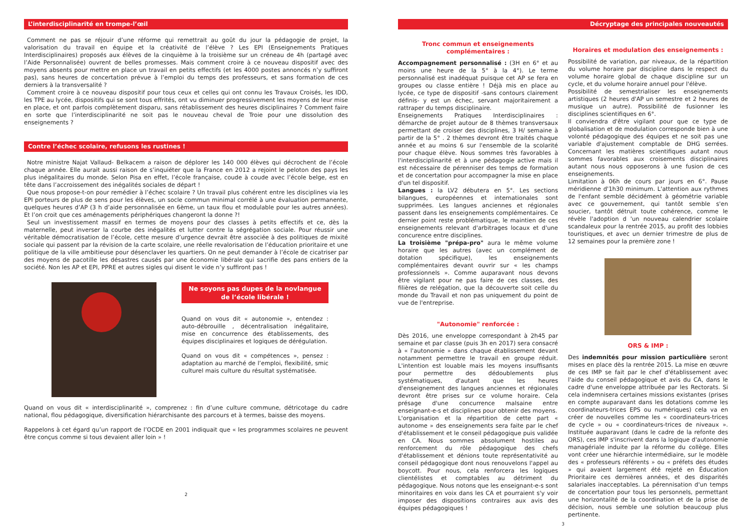L’interdisciplinarité en trompe-l’œil
Comment ne pas se réjouir d’une réforme qui remettrait au goût du jour la pédagogie de projet, la valorisation du travail en équipe et la créativité de l’élève ? Les EPI (Enseignements Pratiques Interdisciplinaires) proposés aux élèves de la cinquième à la troisième sur un créneau de 4h (partagé avec l’Aide Personnalisée) ouvrent de belles promesses. Mais comment croire à ce nouveau dispositif avec des moyens absents pour mettre en place un travail en petits effectifs (et les 4000 postes annoncés n’y suffiront pas), sans heures de concertation prévue à l’emploi du temps des professeurs, et sans formation de ces derniers à la transversalité ?
Comment croire à ce nouveau dispositif pour tous ceux et celles qui ont connu les Travaux Croisés, les IDD, les TPE au lycée, dispositifs qui se sont tous effrités, ont vu diminuer progressivement les moyens de leur mise en place, et ont parfois complètement disparu, sans rétablissement des heures disciplinaires ? Comment faire en sorte que l’interdisciplinarité ne soit pas le nouveau cheval de Troie pour une dissolution des enseignements ?
Contre l’échec scolaire, refusons les rustines !
Notre ministre Najat Vallaud- Belkacem a raison de déplorer les 140 000 élèves qui décrochent de l’école chaque année. Elle aurait aussi raison de s’inquiéter que la France en 2012 a rejoint le peloton des pays les plus inégalitaires du monde. Selon Pisa en effet, l’école française, coude à coude avec l’école belge, est en tête dans l’accroissement des inégalités sociales de départ !
Que nous propose-t-on pour remédier à l’échec scolaire ? Un travail plus cohérent entre les disciplines via les EPI porteurs de plus de sens pour les élèves, un socle commun minimal corrélé à une évaluation permanente, quelques heures d’AP (3 h d’aide personnalisée en 6ème, un taux flou et modulable pour les autres années). Et l’on croit que ces aménagements périphériques changeront la donne ?!
Seul un investissement massif en termes de moyens pour des classes à petits effectifs et ce, dès la maternelle, peut inverser la courbe des inégalités et lutter contre la ségrégation sociale. Pour réussir une véritable démocratisation de l’école, cette mesure d’urgence devrait être associée à des politiques de mixité sociale qui passent par la révision de la carte scolaire, une réelle revalorisation de l’éducation prioritaire et une politique de la ville ambitieuse pour désenclaver les quartiers. On ne peut demander à l’école de cicatriser par des moyens de pacotille les désastres causés par une économie libérale qui sacrifie des pans entiers de la société. Non les AP et EPI, PPRE et autres sigles qui disent le vide n’y suffiront pas !
Ne soyons pas dupes de la novlangue de l’école libérale !
Quand on vous dit « autonomie », entendez : auto-débrouille , décentralisation inégalitaire, mise en concurrence des établissements, des équipes disciplinaires et logiques de dérégulation.
Quand on vous dit « compétences », pensez : adaptation au marché de l’emploi, flexibilité, smic culturel mais culture du résultat systématisée.
Quand on vous dit « interdisciplinarité », comprenez : fin d’une culture commune, détricotage du cadre national, flou pédagogique, diversification hiérarchisante des parcours et à termes, baisse des moyens.
Rappelons à cet égard qu’un rapport de l’OCDE en 2001 indiquait que « les programmes scolaires ne peuvent être conçus comme si tous devaient aller loin » !
2
Décryptage des principales nouveautés
Tronc commun et enseignements complémentaires :
Accompagnement personnalisé : (3H en 6° et au moins une heure de la 5° à la 4°). Le terme personnalisé est inadéquat puisque cet AP se fera en groupes ou classe entière ! Déjà mis en place au lycée, ce type de dispositif -sans contours clairement définis- y est un échec, servant majoritairement a rattraper du temps disciplinaire.
Enseignements Pratiques Interdisciplinaires : démarche de projet autour de 8 thèmes transversaux permettant de croiser des disciplines, 3 H/ semaine à partir de la 5° . 2 thèmes devront être traités chaque année et au moins 6 sur l'ensemble de la scolarité pour chaque élève. Nous sommes très favorables à l'interdisciplinarité et à une pédagogie active mais il est nécessaire de pérenniser des temps de formation et de concertation pour accompagner la mise en place d'un tel dispositif.
Langues : la LV2 débutera en 5°. Les sections bilangues, européennes et internationales sont supprimées. Les langues anciennes et régionales passent dans les enseignements complémentaires. Ce dernier point reste problématique, le maintien de ces enseignements relevant d'arbitrages locaux et d'une concurence entre disciplines.
La troisième "prépa-pro" aura le même volume horaire que les autres (avec un complément de dotation spécifique), les enseignements complémentaires devant ouvrir sur « les champs professionnels ». Comme auparavant nous devons être vigilant pour ne pas faire de ces classes, des filières de relégation, que la découverte soit celle du monde du Travail et non pas uniquement du point de vue de l'entreprise.
"Autonomie" renforcée :
Dès 2016, une enveloppe correspondant à 2h45 par semaine et par classe (puis 3h en 2017) sera consacré à « l'autonomie » dans chaque établissement devant notamment permettre le travail en groupe réduit. L'intention est louable mais les moyens insuffisants pour permettre des dédoublements plus systématiques, d'autant que les heures d'enseignement des langues anciennes et régionales devront être prises sur ce volume horaire. Cela présage d'une concurrence malsaine entre enseignant-e-s et disciplines pour obtenir des moyens.
L'organisation et la répartition de cette part « autonome » des enseignements sera faite par le chef d'établissement et le conseil pédagogique puis validée en CA. Nous sommes absolument hostiles au renforcement du rôle pédagogique des chefs d'établissement et dénions toute représentativité au conseil pédagogique dont nous renouvelons l'appel au boycott. Pour nous, cela renforcera les logiques clientélistes et comptables au détriment du pédagogique. Nous notons que les enseignant-e-s sont minoritaires en voix dans les CA et pourraient s'y voir imposer des dispositions contraires aux avis des équipes pédagogiques !
Horaires et modulation des enseignements :
Possibilité de variation, par niveaux, de la répartition du volume horaire par discipline dans le respect du volume horaire global de chaque discipline sur un cycle, et du volume horaire annuel pour l'élève.
Possibilité de semestrialiser les enseignements artistiques (2 heures d'AP un semestre et 2 heures de musique un autre). Possibilité de fusionner les disciplines scientifiques en 6°.
Il conviendra d'être vigilant pour que ce type de globalisation et de modulation corresponde bien à une volonté pédagogique des équipes et ne soit pas une variable d'ajustement comptable de DHG serrées. Concernant les matières scientifiques autant nous sommes favorables aux croisements disciplinaires autant nous nous opposerons à une fusion de ces enseignements.
Limitation à 06h de cours par jours en 6°. Pause méridienne d'1h30 minimum. L'attention aux rythmes de l'enfant semble décidément à géométrie variable avec ce gouvernement, qui tantôt semble s'en soucier, tantôt détruit toute cohérence, comme le révèle l'adoption d 'un nouveau calendrier scolaire scandaleux pour la rentrée 2015, au profit des lobbies touristiques, et avec un dernier trimestre de plus de 12 semaines pour la première zone !
ORS & IMP :
Des indemnités pour mission particulière seront mises en place dès la rentrée 2015. La mise en œuvre de ces IMP se fait par le chef d'établissement avec l'aide du conseil pédagogique et avis du CA, dans le cadre d'une enveloppe attribuée par les Rectorats. Si cela indemnisera certaines missions existantes (prises en compte auparavant dans les dotations comme les coordinateurs-trices EPS ou numériques) cela va en créer de nouvelles comme les « coordinateurs-trices de cycle » ou « coordinateurs-trices de niveaux ». Instituée auparavant (dans le cadre de la refonte des ORS), ces IMP s'inscrivent dans la logique d'autonomie managériale induite par la réforme du collège. Elles vont créer une hiérarchie intermédiaire, sur le modèle des « professeurs référents » ou « préfets des études » qui avaient largement été rejeté en Éducation Prioritaire ces dernières années, et des disparités salariales inacceptables. La pérennisation d'un temps de concertation pour tous les personnels, permettant une horizontalité de la coordination et de la prise de décision, nous semble une solution beaucoup plus pertinente.
3